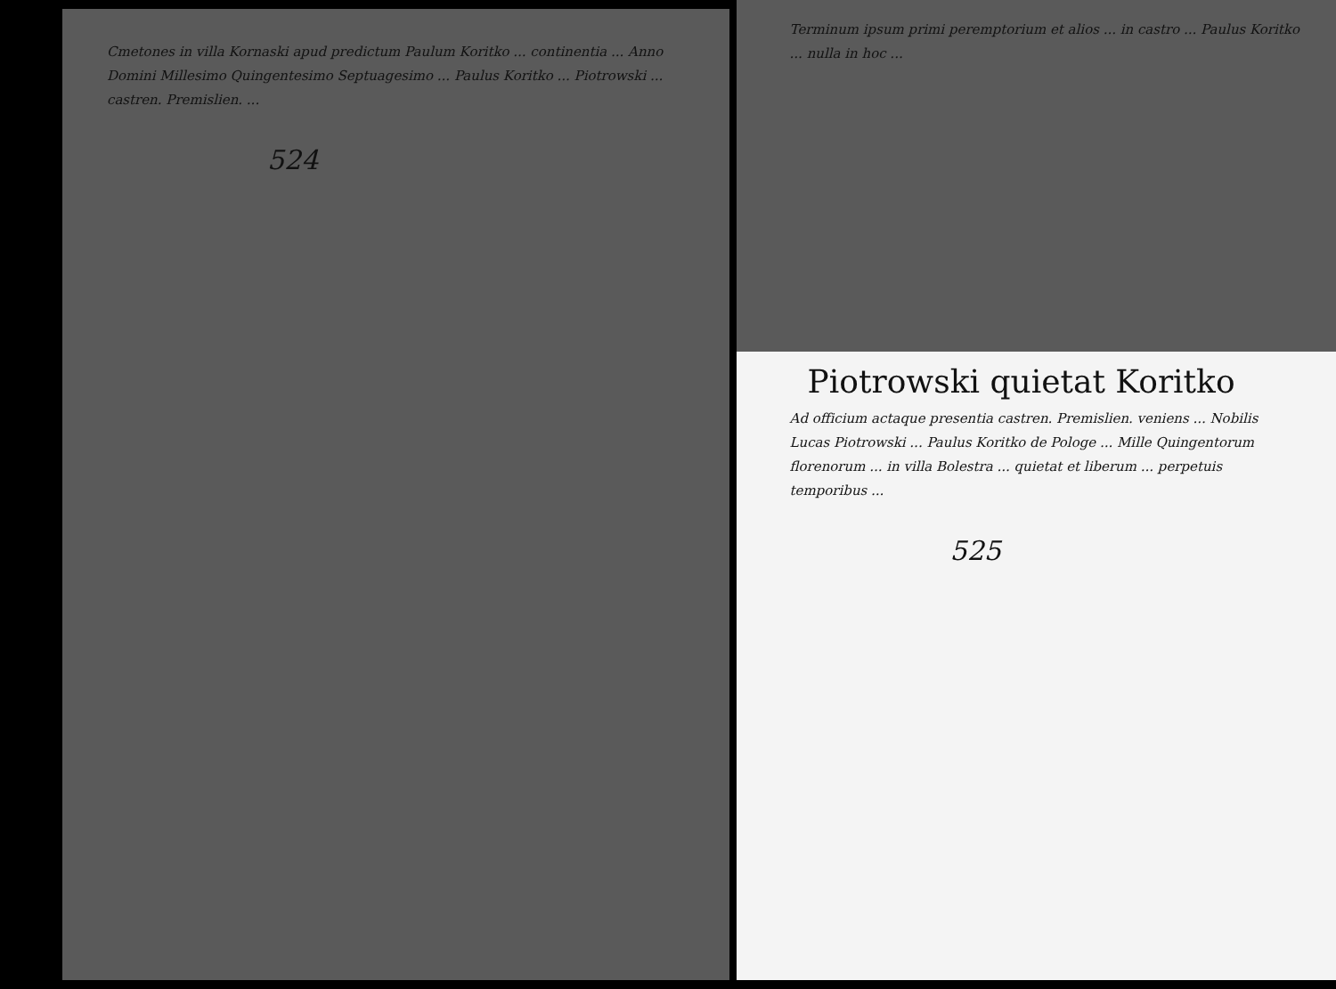Cmetones in villa Kornaski apud predictum Paulum Koritko ... continentia ... Anno Domini Millesimo Quingentesimo Septuagesimo ... Paulus Koritko ... Piotrowski ... castren. Premislien. ...
524
Terminum ipsum primi peremptorium et alios ... in castro ... Paulus Koritko ... nulla in hoc ...
Piotrowski quietat Koritko
Ad officium actaque presentia castren. Premislien. veniens ... Nobilis Lucas Piotrowski ... Paulus Koritko de Pologe ... Mille Quingentorum florenorum ... in villa Bolestra ... quietat et liberum ... perpetuis temporibus ...
525